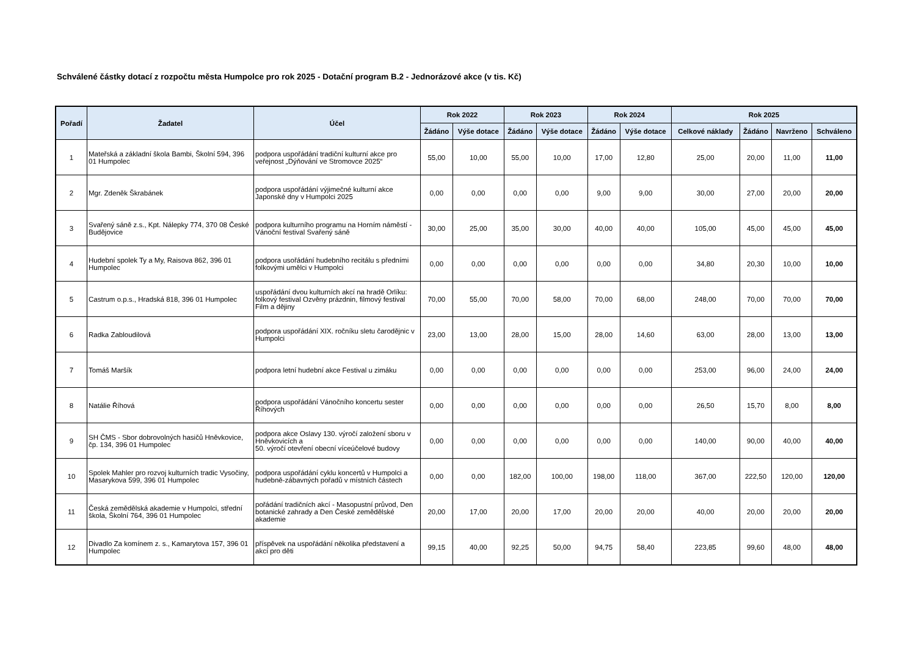Schválené částky dotací z rozpočtu města Humpolce pro rok 2025 - Dotační program B.2 - Jednorázové akce (v tis. Kč)
| Pořadí | Žadatel | Účel | Rok 2022 | | Rok 2023 | | Rok 2024 | | Rok 2025 | | | |
| --- | --- | --- | --- | --- | --- | --- | --- | --- | --- | --- | --- | --- |
| | | | Žádáno | Výše dotace | Žádáno | Výše dotace | Žádáno | Výše dotace | Celkové náklady | Žádáno | Navrženo | Schváleno |
| 1 | Mateřská a základní škola Bambi, Školní 594, 396 01 Humpolec | podpora uspořádání tradiční kulturní akce pro veřejnost „Dýňování ve Stromovce 2025“ | 55,00 | 10,00 | 55,00 | 10,00 | 17,00 | 12,80 | 25,00 | 20,00 | 11,00 | 11,00 |
| 2 | Mgr. Zdeněk Škrabánek | podpora uspořádání výjimečné kulturní akce Japonské dny v Humpolci 2025 | 0,00 | 0,00 | 0,00 | 0,00 | 9,00 | 9,00 | 30,00 | 27,00 | 20,00 | 20,00 |
| 3 | Svařený sáně z.s., Kpt. Nálepky 774, 370 08 České Budějovice | podpora kulturního programu na Horním náměstí - Vánoční festival Svařený sáně | 30,00 | 25,00 | 35,00 | 30,00 | 40,00 | 40,00 | 105,00 | 45,00 | 45,00 | 45,00 |
| 4 | Hudební spolek Ty a My, Raisova 862, 396 01 Humpolec | podpora usořádání hudebního recitálu s předními folkovými umělci v Humpolci | 0,00 | 0,00 | 0,00 | 0,00 | 0,00 | 0,00 | 34,80 | 20,30 | 10,00 | 10,00 |
| 5 | Castrum o.p.s., Hradská 818, 396 01 Humpolec | uspořádání dvou kulturních akcí na hradě Orlíku: folkový festival Ozvěny prázdnin, filmový festival Film a dějiny | 70,00 | 55,00 | 70,00 | 58,00 | 70,00 | 68,00 | 248,00 | 70,00 | 70,00 | 70,00 |
| 6 | Radka Zabloudilová | podpora uspořádání XIX. ročníku sletu čarodějnic v Humpolci | 23,00 | 13,00 | 28,00 | 15,00 | 28,00 | 14,60 | 63,00 | 28,00 | 13,00 | 13,00 |
| 7 | Tomáš Maršík | podpora letní hudební akce Festival u zimáku | 0,00 | 0,00 | 0,00 | 0,00 | 0,00 | 0,00 | 253,00 | 96,00 | 24,00 | 24,00 |
| 8 | Natálie Říhová | podpora uspořádání Vánočního koncertu sester Říhových | 0,00 | 0,00 | 0,00 | 0,00 | 0,00 | 0,00 | 26,50 | 15,70 | 8,00 | 8,00 |
| 9 | SH ČMS - Sbor dobrovolných hasičů Hněvkovice, čp. 134, 396 01 Humpolec | podpora akce Oslavy 130. výročí založení sboru v Hněvkovicích a 50. výročí otevření obecní víceúčelové budovy | 0,00 | 0,00 | 0,00 | 0,00 | 0,00 | 0,00 | 140,00 | 90,00 | 40,00 | 40,00 |
| 10 | Spolek Mahler pro rozvoj kulturních tradic Vysočiny, Masarykova 599, 396 01 Humpolec | podpora uspořádání cyklu koncertů v Humpolci a hudebně-zábavných pořadů v místních částech | 0,00 | 0,00 | 182,00 | 100,00 | 198,00 | 118,00 | 367,00 | 222,50 | 120,00 | 120,00 |
| 11 | Česká zemědělská akademie v Humpolci, střední škola, Školní 764, 396 01 Humpolec | pořádání tradičních akcí - Masopustní průvod, Den botanické zahrady a Den České zemědělské akademie | 20,00 | 17,00 | 20,00 | 17,00 | 20,00 | 20,00 | 40,00 | 20,00 | 20,00 | 20,00 |
| 12 | Divadlo Za komínem z. s., Kamarytova 157, 396 01 Humpolec | příspěvek na uspořádání několika představení a akcí pro děti | 99,15 | 40,00 | 92,25 | 50,00 | 94,75 | 58,40 | 223,85 | 99,60 | 48,00 | 48,00 |